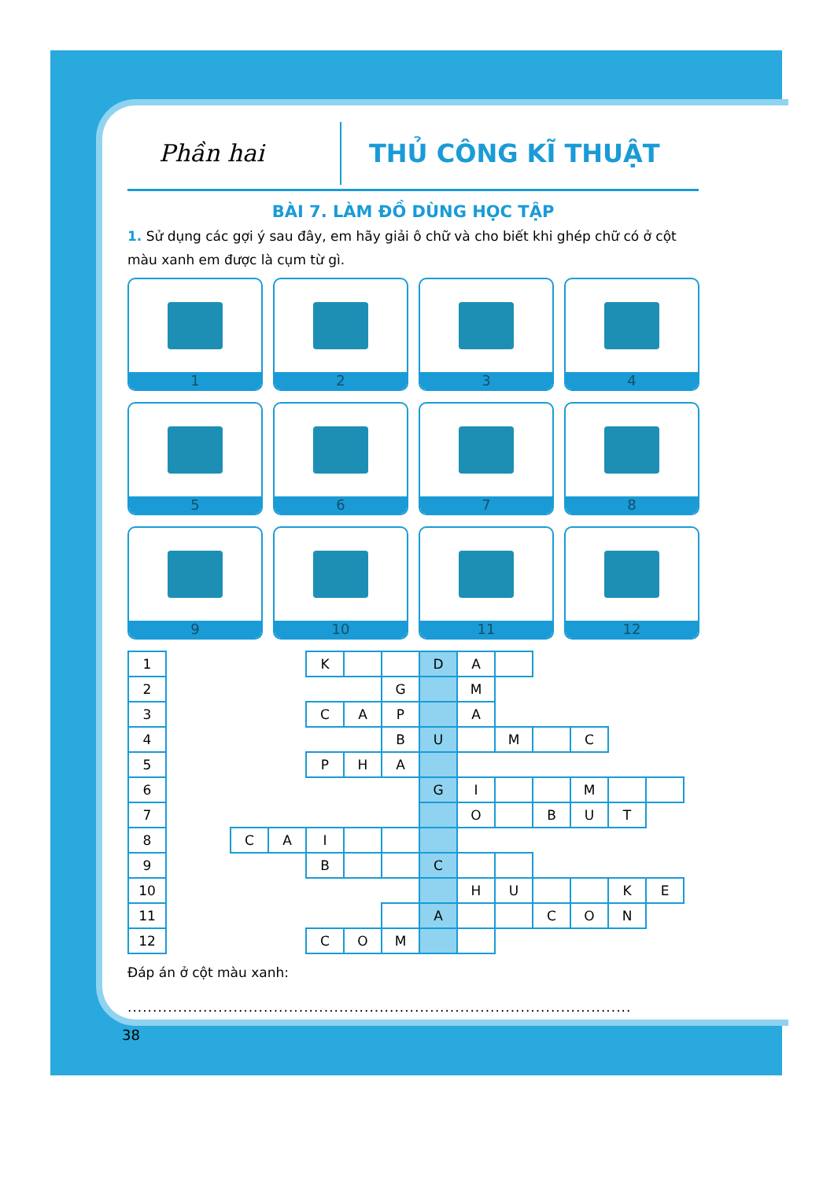Phần hai
THỦ CÔNG KĨ THUẬT
BÀI 7. LÀM ĐỒ DÙNG HỌC TẬP
1. Sử dụng các gợi ý sau đây, em hãy giải ô chữ và cho biết khi ghép chữ có ở cột màu xanh em được là cụm từ gì.
1
2
3
4
5
6
7
8
9
10
11
12
| 1 | | | | K | | | D | A | | | | | |
| 2 | | | | | | G | | M | | | | | |
| 3 | | | | C | A | P | | A | | | | | |
| 4 | | | | | | B | U | | M | | C | | |
| 5 | | | | P | H | A | | | | | | | |
| 6 | | | | | | | G | I | | | M | | |
| 7 | | | | | | | | O | | B | U | T | |
| 8 | | C | A | I | | | | | | | | | |
| 9 | | | | B | | | C | | | | | | |
| 10 | | | | | | | | H | U | | | K | E |
| 11 | | | | | | | A | | | C | O | N | |
| 12 | | | | C | O | M | | | | | | | |
Đáp án ở cột màu xanh:
....................................................................................................
38